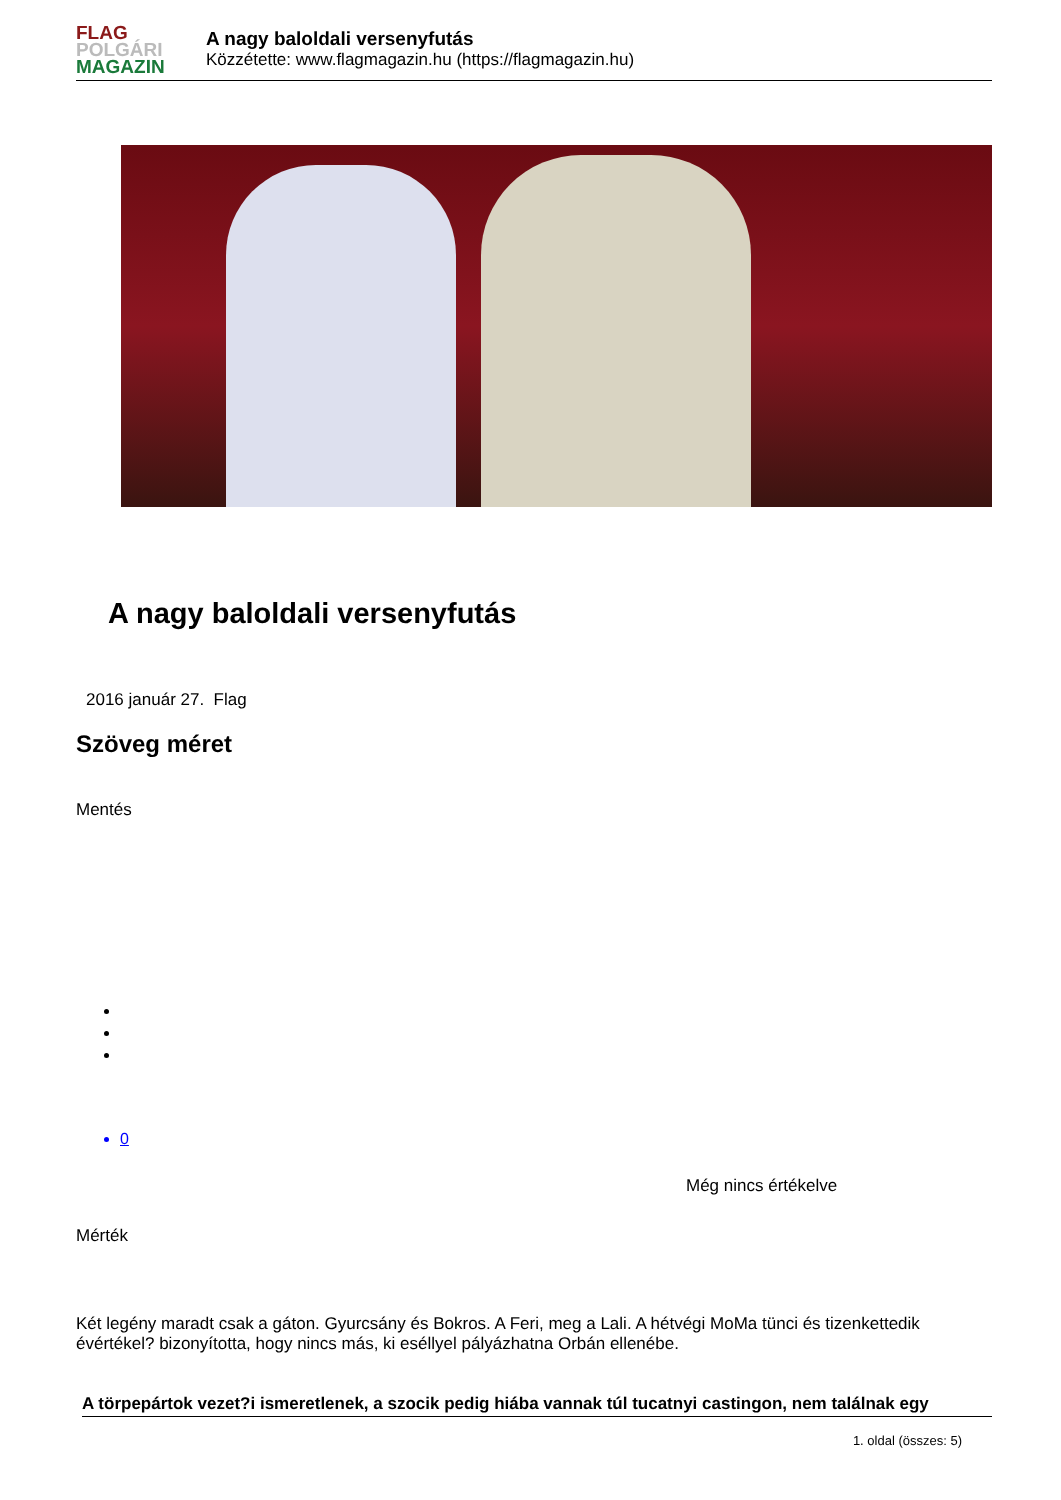FLAG
POLGÁRI
MAGAZIN
A nagy baloldali versenyfutás
Közzétette: www.flagmagazin.hu (https://flagmagazin.hu)
A nagy baloldali versenyfutás
2016 január 27. Flag
Szöveg méret
Mentés
0
Még nincs értékelve
Mérték
Két legény maradt csak a gáton. Gyurcsány és Bokros. A Feri, meg a Lali. A hétvégi MoMa tünci és tizenkettedik évértékel? bizonyította, hogy nincs más, ki eséllyel pályázhatna Orbán ellenébe.
A törpepártok vezet?i ismeretlenek, a szocik pedig hiába vannak túl tucatnyi castingon, nem találnak egy
1. oldal (összes: 5)